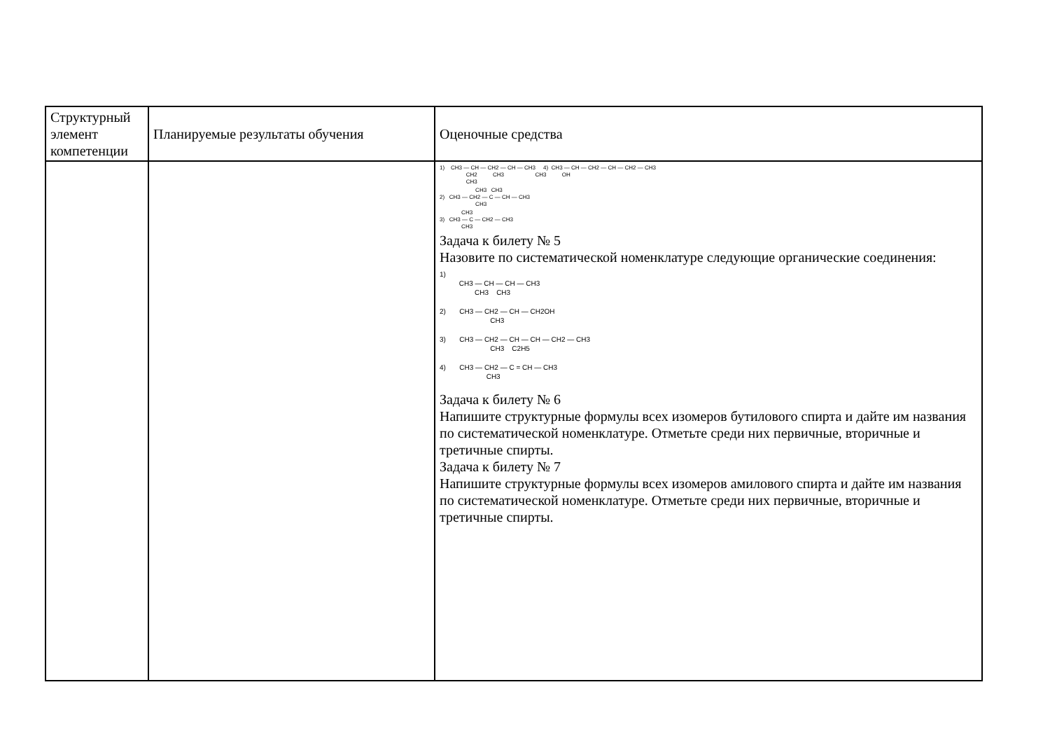| Структурный элемент компетенции | Планируемые результаты обучения | Оценочные средства |
| | | 1) CH3 — CH — CH2 — CH — CH3 4) CH3 — CH — CH2 — CH — CH2 — CH3 CH2 CH3 CH3 OH CH3 CH3 CH3 2) CH3 — CH2 — C — CH — CH3 CH3 CH3 3) CH3 — C — CH2 — CH3 CH3 Задача к билету № 5 Назовите по систематической номенклатуре следующие органические соединения: 1) CH3 — CH — CH — CH3 CH3 CH3 2) CH3 — CH2 — CH — CH2OH CH3 3) CH3 — CH2 — CH — CH — CH2 — CH3 CH3 C2H5 4) CH3 — CH2 — C = CH — CH3 CH3 Задача к билету № 6 Напишите структурные формулы всех изомеров бутилового спирта и дайте им названия по систематической номенклатуре. Отметьте среди них первичные, вторичные и третичные спирты. Задача к билету № 7 Напишите структурные формулы всех изомеров амилового спирта и дайте им названия по систематической номенклатуре. Отметьте среди них первичные, вторичные и третичные спирты. |